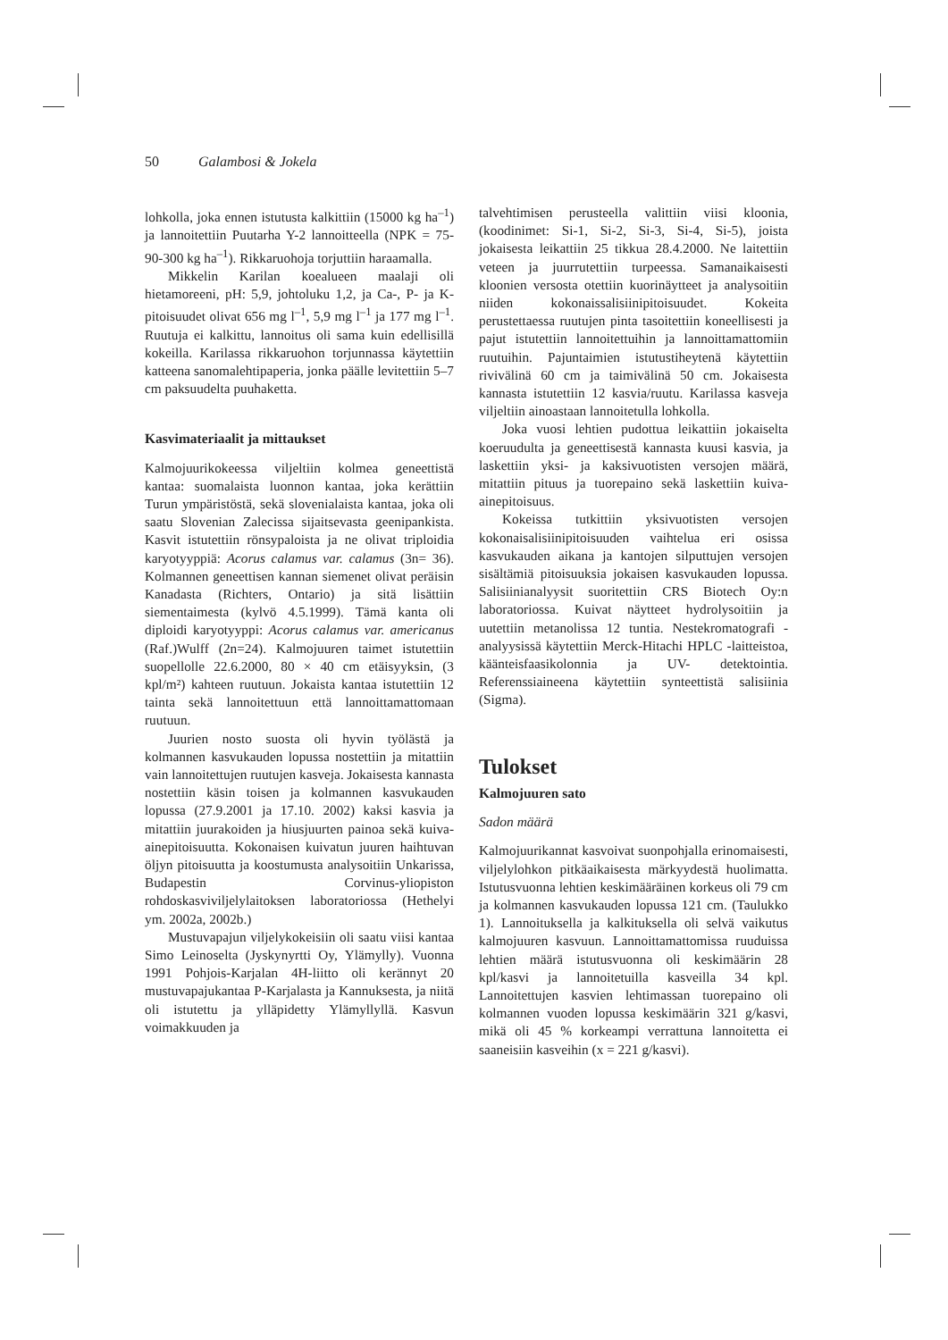50 Galambosi & Jokela
lohkolla, joka ennen istutusta kalkittiin (15000 kg ha<sup>–1</sup>) ja lannoitettiin Puutarha Y-2 lannoitteella (NPK = 75-90-300 kg ha<sup>–1</sup>). Rikkaruohoja torjuttiin haraamalla.
Mikkelin Karilan koealueen maalaji oli hietamoreeni, pH: 5,9, johtoluku 1,2, ja Ca-, P- ja K- pitoisuudet olivat 656 mg l<sup>–1</sup>, 5,9 mg l<sup>–1</sup> ja 177 mg l<sup>–1</sup>. Ruutuja ei kalkittu, lannoitus oli sama kuin edellisillä kokeilla. Karilassa rikkaruohon torjunnassa käytettiin katteena sanomalehtipaperia, jonka päälle levitettiin 5–7 cm paksuudelta puuhaketta.
Kasvimateriaalit ja mittaukset
Kalmojuurikokeessa viljeltiin kolmea geneettistä kantaa: suomalaista luonnon kantaa, joka kerättiin Turun ympäristöstä, sekä slovenialaista kantaa, joka oli saatu Slovenian Zalecissa sijaitsevasta geenipankista. Kasvit istutettiin rönsypaloista ja ne olivat triploidia karyotyyppiä: Acorus calamus var. calamus (3n= 36). Kolmannen geneettisen kannan siemenet olivat peräisin Kanadasta (Richters, Ontario) ja sitä lisättiin siementaimesta (kylvö 4.5.1999). Tämä kanta oli diploidi karyotyyppi: Acorus calamus var. americanus (Raf.)Wulff (2n=24). Kalmojuuren taimet istutettiin suopellolle 22.6.2000, 80 × 40 cm etäisyyksin, (3 kpl/m²) kahteen ruutuun. Jokaista kantaa istutettiin 12 tainta sekä lannoitettuun että lannoittamattomaan ruutuun.
Juurien nosto suosta oli hyvin työlästä ja kolmannen kasvukauden lopussa nostettiin ja mitattiin vain lannoitettujen ruutujen kasveja. Jokaisesta kannasta nostettiin käsin toisen ja kolmannen kasvukauden lopussa (27.9.2001 ja 17.10. 2002) kaksi kasvia ja mitattiin juurakoiden ja hiusjuurten painoa sekä kuiva-ainepitoisuutta. Kokonaisen kuivatun juuren haihtuvan öljyn pitoisuutta ja koostumusta analysoitiin Unkarissa, Budapestin Corvinus-yliopiston rohdoskasviviljelylaitoksen laboratoriossa (Hethelyi ym. 2002a, 2002b.)
Mustuvapajun viljelykokeisiin oli saatu viisi kantaa Simo Leinoselta (Jyskynyrtti Oy, Ylämylly). Vuonna 1991 Pohjois-Karjalan 4H-liitto oli kerännyt 20 mustuvapajukantaa P-Karjalasta ja Kannuksesta, ja niitä oli istutettu ja ylläpidetty Ylämyllyllä. Kasvun voimakkuuden ja
talvehtimisen perusteella valittiin viisi kloonia, (koodinimet: Si-1, Si-2, Si-3, Si-4, Si-5), joista jokaisesta leikattiin 25 tikkua 28.4.2000. Ne laitettiin veteen ja juurrutettiin turpeessa. Samanaikaisesti kloonien versosta otettiin kuorinäytteet ja analysoitiin niiden kokonaissalisiinipitoisuudet. Kokeita perustettaessa ruutujen pinta tasoitettiin koneellisesti ja pajut istutettiin lannoitettuihin ja lannoittamattomiin ruutuihin. Pajuntaimien istutustiheytenä käytettiin rivivälinä 60 cm ja taimivälinä 50 cm. Jokaisesta kannasta istutettiin 12 kasvia/ruutu. Karilassa kasveja viljeltiin ainoastaan lannoitetulla lohkolla.
Joka vuosi lehtien pudottua leikattiin jokaiselta koeruudulta ja geneettisestä kannasta kuusi kasvia, ja laskettiin yksi- ja kaksivuotisten versojen määrä, mitattiin pituus ja tuorepaino sekä laskettiin kuiva-ainepitoisuus.
Kokeissa tutkittiin yksivuotisten versojen kokonaisalisiinipitoisuuden vaihtelua eri osissa kasvukauden aikana ja kantojen silputtujen versojen sisältämiä pitoisuuksia jokaisen kasvukauden lopussa. Salisiinianalyysit suoritettiin CRS Biotech Oy:n laboratoriossa. Kuivat näytteet hydrolysoitiin ja uutettiin metanolissa 12 tuntia. Nestekromatografi -analyysissä käytettiin Merck-Hitachi HPLC -laitteistoa, käänteisfaasikolonnia ja UV- detektointia. Referenssiaineena käytettiin synteettistä salisiinia (Sigma).
Tulokset
Kalmojuuren sato
Sadon määrä
Kalmojuurikannat kasvoivat suonpohjalla erinomaisesti, viljelylohkon pitkäaikaisesta märkyydestä huolimatta. Istutusvuonna lehtien keskimääräinen korkeus oli 79 cm ja kolmannen kasvukauden lopussa 121 cm. (Taulukko 1). Lannoituksella ja kalkituksella oli selvä vaikutus kalmojuuren kasvuun. Lannoittamattomissa ruuduissa lehtien määrä istutusvuonna oli keskimäärin 28 kpl/kasvi ja lannoitetuilla kasveilla 34 kpl. Lannoitettujen kasvien lehtimassan tuorepaino oli kolmannen vuoden lopussa keskimäärin 321 g/kasvi, mikä oli 45 % korkeampi verrattuna lannoitetta ei saaneisiin kasveihin (x = 221 g/kasvi).